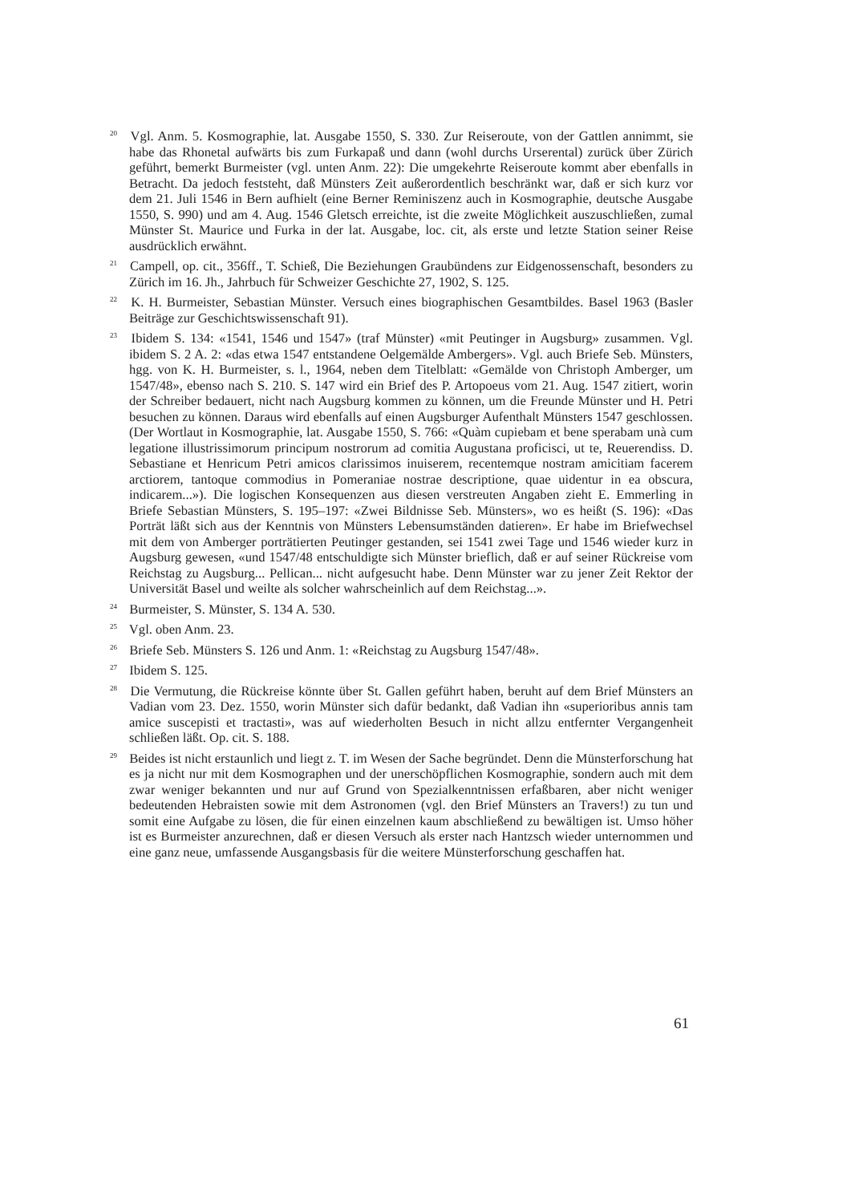<sup>20</sup> Vgl. Anm. 5. Kosmographie, lat. Ausgabe 1550, S. 330. Zur Reiseroute, von der Gattlen annimmt, sie habe das Rhonetal aufwärts bis zum Furkapaß und dann (wohl durchs Urserental) zurück über Zürich geführt, bemerkt Burmeister (vgl. unten Anm. 22): Die umgekehrte Reiseroute kommt aber ebenfalls in Betracht. Da jedoch feststeht, daß Münsters Zeit außerordentlich beschränkt war, daß er sich kurz vor dem 21. Juli 1546 in Bern aufhielt (eine Berner Reminiszenz auch in Kosmographie, deutsche Ausgabe 1550, S. 990) und am 4. Aug. 1546 Gletsch erreichte, ist die zweite Möglichkeit auszuschließen, zumal Münster St. Maurice und Furka in der lat. Ausgabe, loc. cit, als erste und letzte Station seiner Reise ausdrücklich erwähnt.
<sup>21</sup> Campell, op. cit., 356ff., T. Schieß, Die Beziehungen Graubündens zur Eidgenossenschaft, besonders zu Zürich im 16. Jh., Jahrbuch für Schweizer Geschichte 27, 1902, S. 125.
<sup>22</sup> K. H. Burmeister, Sebastian Münster. Versuch eines biographischen Gesamtbildes. Basel 1963 (Basler Beiträge zur Geschichtswissenschaft 91).
<sup>23</sup> Ibidem S. 134: «1541, 1546 und 1547» (traf Münster) «mit Peutinger in Augsburg» zusammen. Vgl. ibidem S. 2 A. 2: «das etwa 1547 entstandene Oelgemälde Ambergers». Vgl. auch Briefe Seb. Münsters, hgg. von K. H. Burmeister, s. l., 1964, neben dem Titelblatt: «Gemälde von Christoph Amberger, um 1547/48», ebenso nach S. 210. S. 147 wird ein Brief des P. Artopoeus vom 21. Aug. 1547 zitiert, worin der Schreiber bedauert, nicht nach Augsburg kommen zu können, um die Freunde Münster und H. Petri besuchen zu können. Daraus wird ebenfalls auf einen Augsburger Aufenthalt Münsters 1547 geschlossen. (Der Wortlaut in Kosmographie, lat. Ausgabe 1550, S. 766: «Quàm cupiebam et bene sperabam unà cum legatione illustrissimorum principum nostrorum ad comitia Augustana proficisci, ut te, Reuerendiss. D. Sebastiane et Henricum Petri amicos clarissimos inuiserem, recentemque nostram amicitiam facerem arctiorem, tantoque commodius in Pomeraniae nostrae descriptione, quae uidentur in ea obscura, indicarem...»). Die logischen Konsequenzen aus diesen verstreuten Angaben zieht E. Emmerling in Briefe Sebastian Münsters, S. 195–197: «Zwei Bildnisse Seb. Münsters», wo es heißt (S. 196): «Das Porträt läßt sich aus der Kenntnis von Münsters Lebensumständen datieren». Er habe im Briefwechsel mit dem von Amberger porträtierten Peutinger gestanden, sei 1541 zwei Tage und 1546 wieder kurz in Augsburg gewesen, «und 1547/48 entschuldigte sich Münster brieflich, daß er auf seiner Rückreise vom Reichstag zu Augsburg... Pellican... nicht aufgesucht habe. Denn Münster war zu jener Zeit Rektor der Universität Basel und weilte als solcher wahrscheinlich auf dem Reichstag...».
<sup>24</sup> Burmeister, S. Münster, S. 134 A. 530.
<sup>25</sup> Vgl. oben Anm. 23.
<sup>26</sup> Briefe Seb. Münsters S. 126 und Anm. 1: «Reichstag zu Augsburg 1547/48».
<sup>27</sup> Ibidem S. 125.
<sup>28</sup> Die Vermutung, die Rückreise könnte über St. Gallen geführt haben, beruht auf dem Brief Münsters an Vadian vom 23. Dez. 1550, worin Münster sich dafür bedankt, daß Vadian ihn «superioribus annis tam amice suscepisti et tractasti», was auf wiederholten Besuch in nicht allzu entfernter Vergangenheit schließen läßt. Op. cit. S. 188.
<sup>29</sup> Beides ist nicht erstaunlich und liegt z. T. im Wesen der Sache begründet. Denn die Münsterforschung hat es ja nicht nur mit dem Kosmographen und der unerschöpflichen Kosmographie, sondern auch mit dem zwar weniger bekannten und nur auf Grund von Spezialkenntnissen erfaßbaren, aber nicht weniger bedeutenden Hebraisten sowie mit dem Astronomen (vgl. den Brief Münsters an Travers!) zu tun und somit eine Aufgabe zu lösen, die für einen einzelnen kaum abschließend zu bewältigen ist. Umso höher ist es Burmeister anzurechnen, daß er diesen Versuch als erster nach Hantzsch wieder unternommen und eine ganz neue, umfassende Ausgangsbasis für die weitere Münsterforschung geschaffen hat.
61